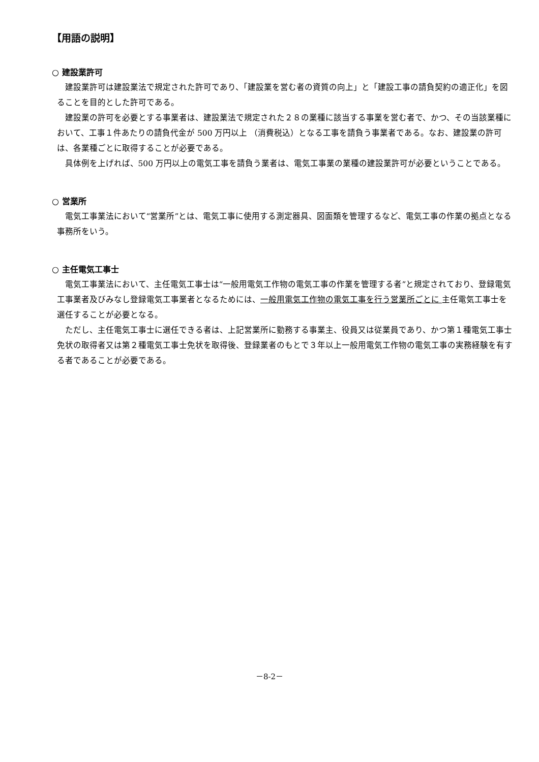【用語の説明】
○ 建設業許可
建設業許可は建設業法で規定された許可であり、「建設業を営む者の資質の向上」と「建設工事の請負契約の適正化」を図ることを目的とした許可である。
建設業の許可を必要とする事業者は、建設業法で規定された２８の業種に該当する事業を営む者で、かつ、その当該業種において、工事１件あたりの請負代金が 500 万円以上 （消費税込）となる工事を請負う事業者である。なお、建設業の許可は、各業種ごとに取得することが必要である。
具体例を上げれば、500 万円以上の電気工事を請負う業者は、電気工事業の業種の建設業許可が必要ということである。
○ 営業所
電気工事業法において“営業所”とは、電気工事に使用する測定器具、図面類を管理するなど、電気工事の作業の拠点となる事務所をいう。
○ 主任電気工事士
電気工事業法において、主任電気工事士は“一般用電気工作物の電気工事の作業を管理する者”と規定されており、登録電気工事業者及びみなし登録電気工事業者となるためには、一般用電気工作物の電気工事を行う営業所ごとに 主任電気工事士を選任することが必要となる。
ただし、主任電気工事士に選任できる者は、上記営業所に勤務する事業主、役員又は従業員であり、かつ第１種電気工事士免状の取得者又は第２種電気工事士免状を取得後、登録業者のもとで３年以上一般用電気工作物の電気工事の実務経験を有する者であることが必要である。
－8-2－